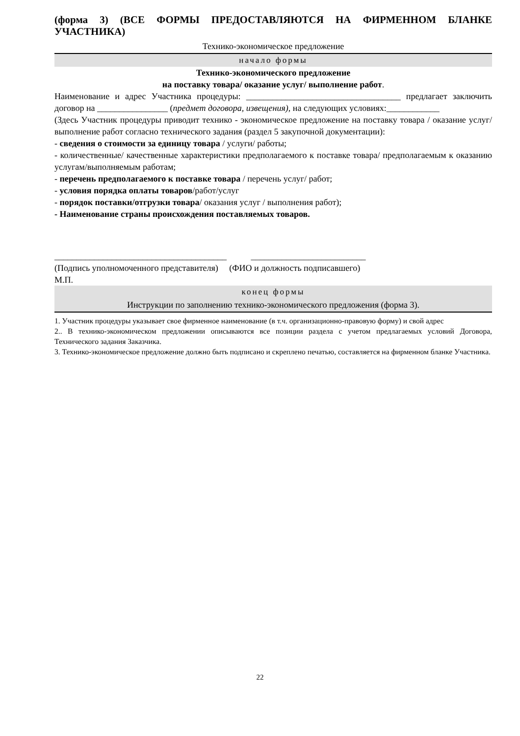(форма 3) (ВСЕ ФОРМЫ ПРЕДОСТАВЛЯЮТСЯ НА ФИРМЕННОМ БЛАНКЕ УЧАСТНИКА)
Технико-экономическое предложение
начало формы
Технико-экономического предложение
на поставку товара/ оказание услуг/ выполнение работ.
Наименование и адрес Участника процедуры: ___________________________________ предлагает заключить договор на ________________ (предмет договора, извещения), на следующих условиях:____________
(Здесь Участник процедуры приводит технико - экономическое предложение на поставку товара / оказание услуг/ выполнение работ согласно технического задания (раздел 5 закупочной документации):
- сведения о стоимости за единицу товара / услуги/ работы;
- количественные/ качественные характеристики предполагаемого к поставке товара/ предполагаемым к оказанию услугам/выполняемым работам;
- перечень предполагаемого к поставке товара / перечень услуг/ работ;
- условия порядка оплаты товаров/работ/услуг
- порядок поставки/отгрузки товара/ оказания услуг / выполнения работ);
- Наименование страны происхождения поставляемых товаров.
_______________________________________ __________________________
(Подпись уполномоченного представителя) (ФИО и должность подписавшего)
М.П.
конец формы
Инструкции по заполнению технико-экономического предложения (форма 3).
1. Участник процедуры указывает свое фирменное наименование (в т.ч. организационно-правовую форму) и свой адрес
2.. В технико-экономическом предложении описываются все позиции раздела с учетом предлагаемых условий Договора, Технического задания Заказчика.
3. Технико-экономическое предложение должно быть подписано и скреплено печатью, составляется на фирменном бланке Участника.
22